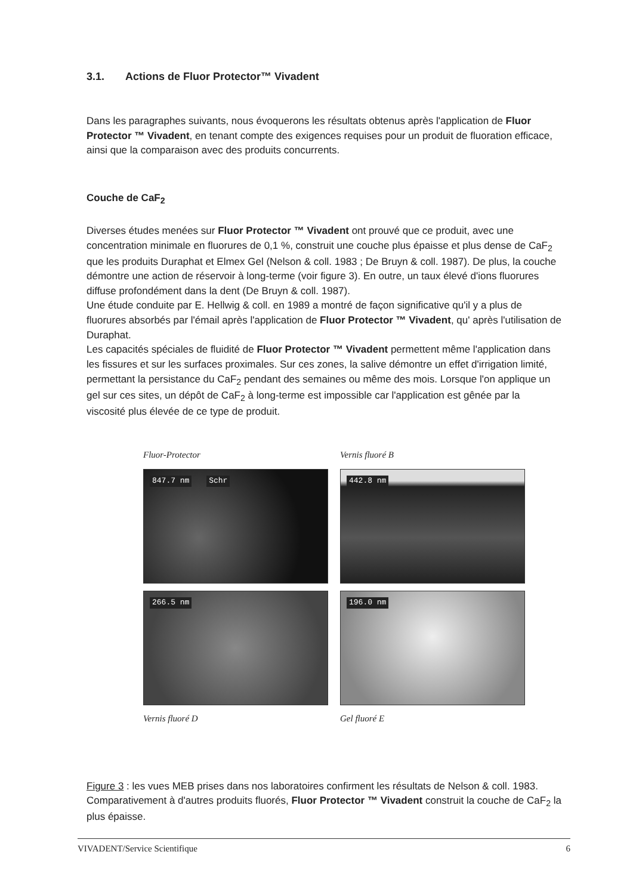3.1. Actions de Fluor Protector™ Vivadent
Dans les paragraphes suivants, nous évoquerons les résultats obtenus après l'application de Fluor Protector ™ Vivadent, en tenant compte des exigences requises pour un produit de fluoration efficace, ainsi que la comparaison avec des produits concurrents.
Couche de CaF<sub>2</sub>
Diverses études menées sur Fluor Protector ™ Vivadent ont prouvé que ce produit, avec une concentration minimale en fluorures de 0,1 %, construit une couche plus épaisse et plus dense de CaF<sub>2</sub> que les produits Duraphat et Elmex Gel (Nelson & coll. 1983 ; De Bruyn & coll. 1987). De plus, la couche démontre une action de réservoir à long-terme (voir figure 3). En outre, un taux élevé d'ions fluorures diffuse profondément dans la dent (De Bruyn & coll. 1987).
Une étude conduite par E. Hellwig & coll. en 1989 a montré de façon significative qu'il y a plus de fluorures absorbés par l'émail après l'application de Fluor Protector ™ Vivadent, qu' après l'utilisation de Duraphat.
Les capacités spéciales de fluidité de Fluor Protector ™ Vivadent permettent même l'application dans les fissures et sur les surfaces proximales. Sur ces zones, la salive démontre un effet d'irrigation limité, permettant la persistance du CaF<sub>2</sub> pendant des semaines ou même des mois. Lorsque l'on applique un gel sur ces sites, un dépôt de CaF<sub>2</sub> à long-terme est impossible car l'application est gênée par la viscosité plus élevée de ce type de produit.
Fluor-Protector
Vernis fluoré B
847.7 nm Schr
442.8 nm
266.5 nm
196.0 nm
Vernis fluoré D
Gel fluoré E
Figure 3 : les vues MEB prises dans nos laboratoires confirment les résultats de Nelson & coll. 1983. Comparativement à d'autres produits fluorés, Fluor Protector ™ Vivadent construit la couche de CaF<sub>2</sub> la plus épaisse.
VIVADENT/Service Scientifique 6